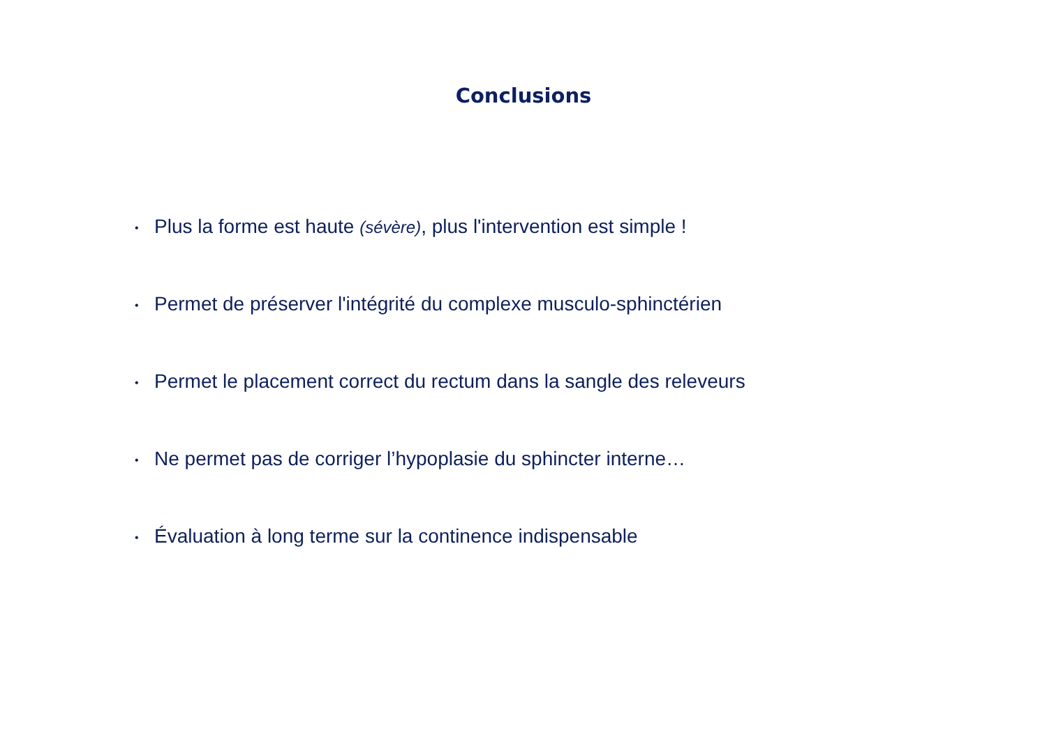Conclusions
• Plus la forme est haute (sévère), plus l'intervention est simple !
• Permet de préserver l'intégrité du complexe musculo-sphinctérien
• Permet le placement correct du rectum dans la sangle des releveurs
• Ne permet pas de corriger l’hypoplasie du sphincter interne…
• Évaluation à long terme sur la continence indispensable